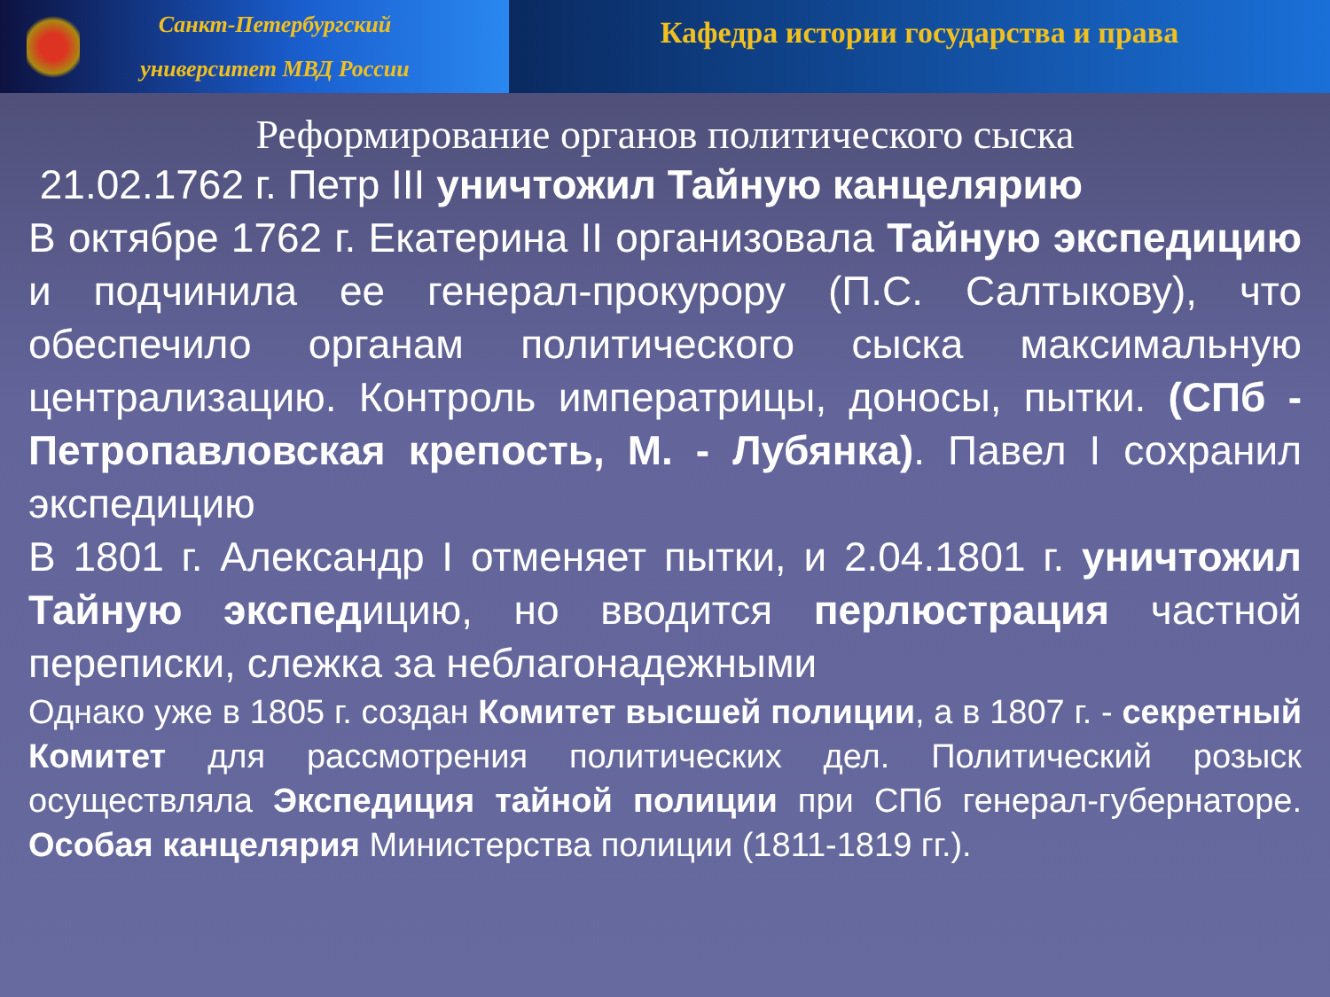Санкт-Петербургский
университет МВД России
Кафедра истории государства и права
Реформирование органов политического сыска
21.02.1762 г. Петр III уничтожил Тайную канцелярию
В октябре 1762 г. Екатерина II организовала Тайную экспедицию и подчинила ее генерал-прокурору (П.С. Салтыкову), что обеспечило органам политического сыска максимальную централизацию. Контроль императрицы, доносы, пытки. (СПб - Петропавловская крепость, М. - Лубянка). Павел I сохранил экспедицию
В 1801 г. Александр I отменяет пытки, и 2.04.1801 г. уничтожил Тайную экспедицию, но вводится перлюстрация частной переписки, слежка за неблагонадежными
Однако уже в 1805 г. создан Комитет высшей полиции, а в 1807 г. - секретный Комитет для рассмотрения политических дел. Политический розыск осуществляла Экспедиция тайной полиции при СПб генерал-губернаторе. Особая канцелярия Министерства полиции (1811-1819 гг.).